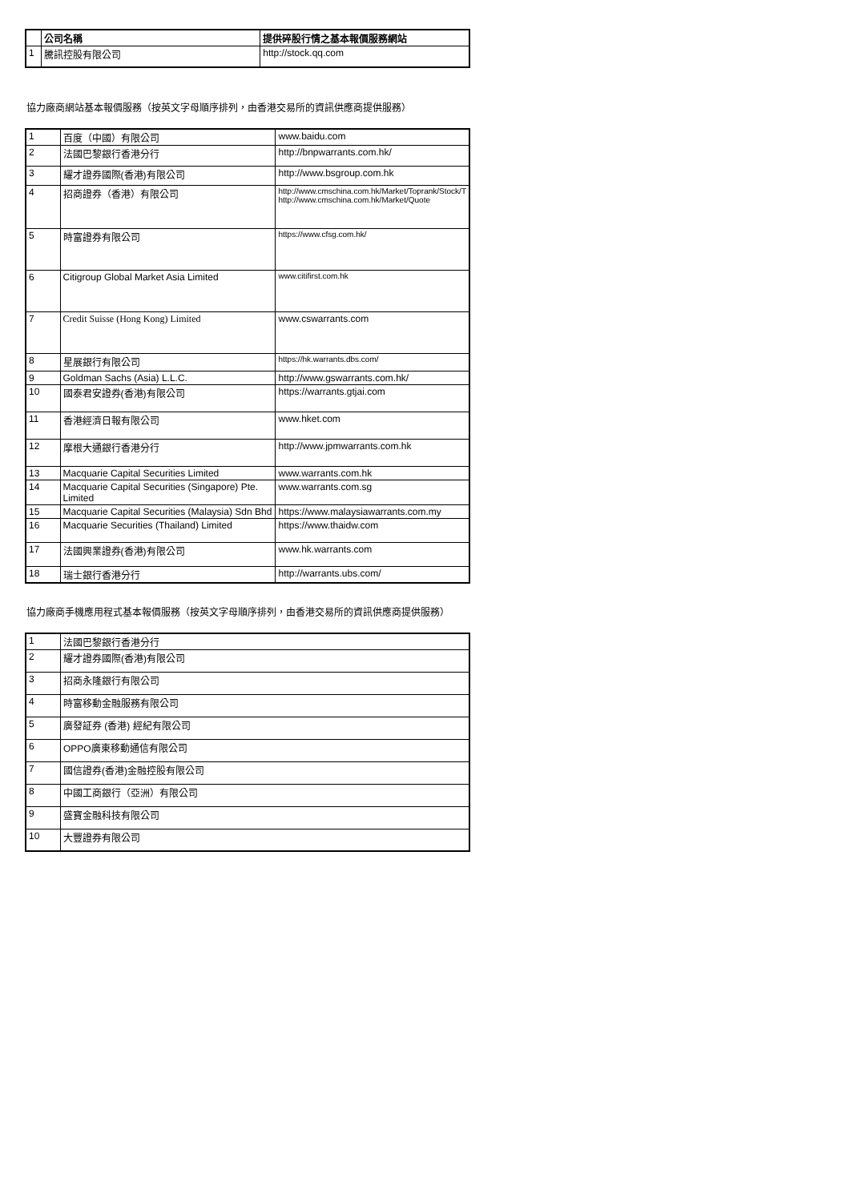| | 公司名稱 | 提供碎股行情之基本報價服務網站 |
| --- | --- | --- |
| 1 | 騰訊控股有限公司 | http://stock.qq.com |
協力廠商網站基本報價服務（按英文字母順序排列，由香港交易所的資訊供應商提供服務）
| 1 | 百度（中國）有限公司 | www.baidu.com |
| 2 | 法國巴黎銀行香港分行 | http://bnpwarrants.com.hk/ |
| 3 | 耀才證券國際(香港)有限公司 | http://www.bsgroup.com.hk |
| 4 | 招商證券（香港）有限公司 | http://www.cmschina.com.hk/Market/Toprank/Stock/T http://www.cmschina.com.hk/Market/Quote |
| 5 | 時富證券有限公司 | https://www.cfsg.com.hk/ |
| 6 | Citigroup Global Market Asia Limited | www.citifirst.com.hk |
| 7 | Credit Suisse (Hong Kong) Limited | www.cswarrants.com |
| 8 | 星展銀行有限公司 | https://hk.warrants.dbs.com/ |
| 9 | Goldman Sachs (Asia) L.L.C. | http://www.gswarrants.com.hk/ |
| 10 | 國泰君安證券(香港)有限公司 | https://warrants.gtjai.com |
| 11 | 香港經濟日報有限公司 | www.hket.com |
| 12 | 摩根大通銀行香港分行 | http://www.jpmwarrants.com.hk |
| 13 | Macquarie Capital Securities Limited | www.warrants.com.hk |
| 14 | Macquarie Capital Securities (Singapore) Pte. Limited | www.warrants.com.sg |
| 15 | Macquarie Capital Securities (Malaysia) Sdn Bhd | https://www.malaysiawarrants.com.my |
| 16 | Macquarie Securities (Thailand) Limited | https://www.thaidw.com |
| 17 | 法國興業證券(香港)有限公司 | www.hk.warrants.com |
| 18 | 瑞士銀行香港分行 | http://warrants.ubs.com/ |
協力廠商手機應用程式基本報價服務（按英文字母順序排列，由香港交易所的資訊供應商提供服務）
| 1 | 法國巴黎銀行香港分行 |
| 2 | 耀才證券國際(香港)有限公司 |
| 3 | 招商永隆銀行有限公司 |
| 4 | 時富移動金融服務有限公司 |
| 5 | 廣發証券 (香港) 經紀有限公司 |
| 6 | OPPO廣東移動通信有限公司 |
| 7 | 國信證券(香港)金融控股有限公司 |
| 8 | 中國工商銀行（亞洲）有限公司 |
| 9 | 盛寶金融科技有限公司 |
| 10 | 大豐證券有限公司 |